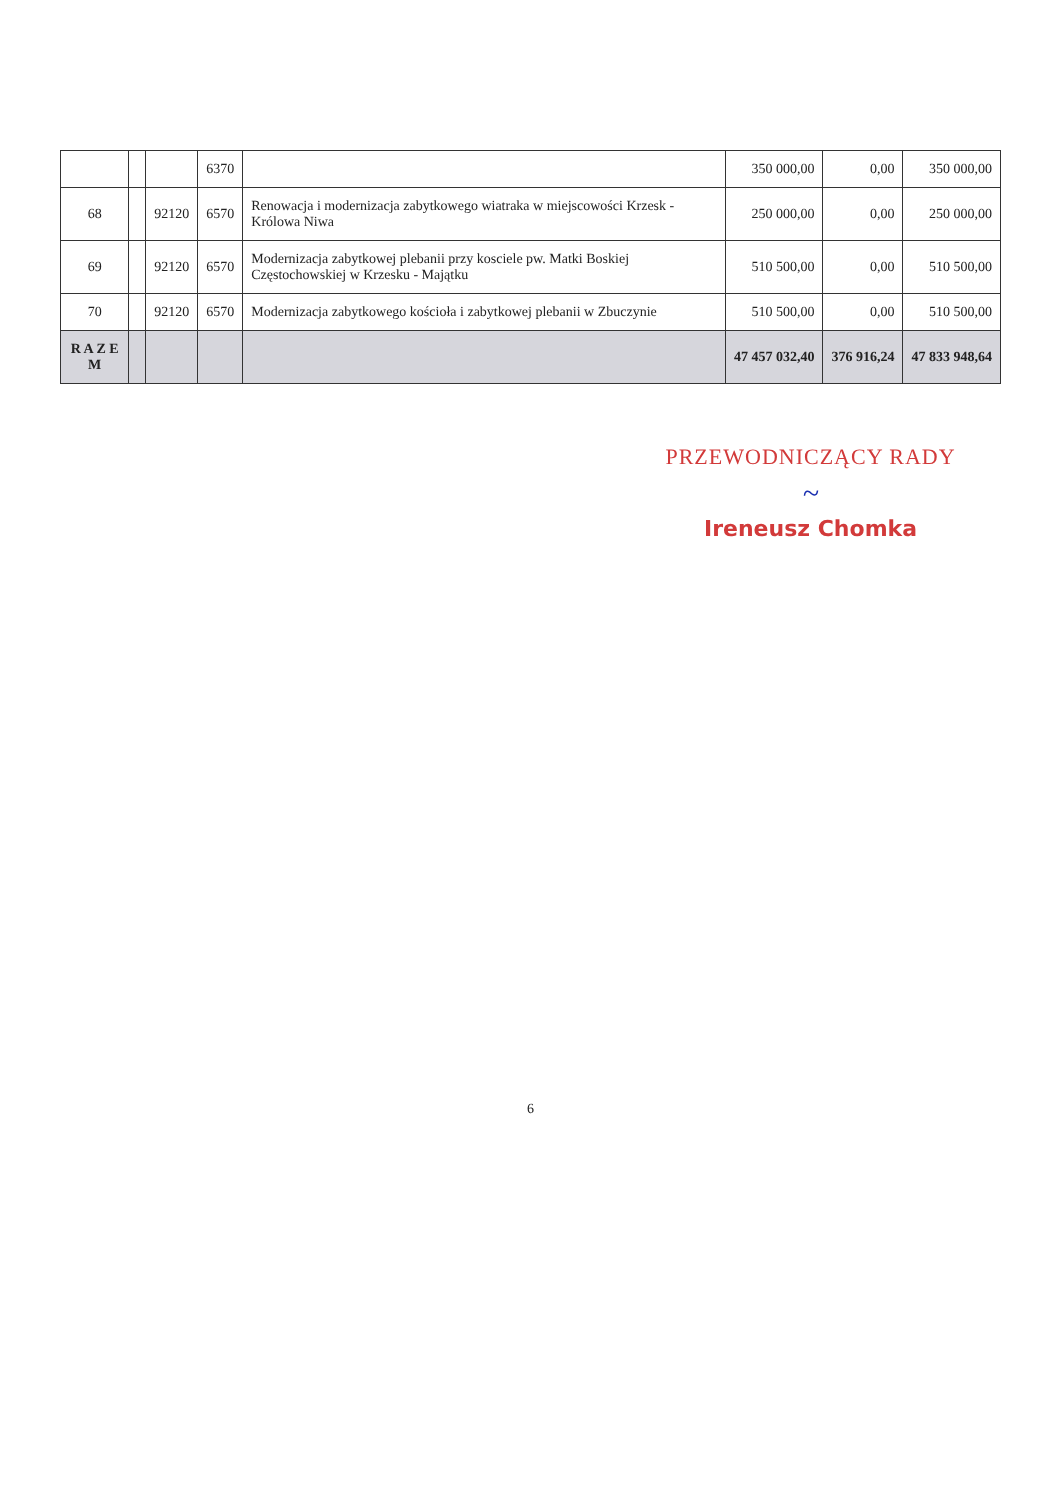| | | | 6370 | | 350 000,00 | 0,00 | 350 000,00 |
| 68 | | 92120 | 6570 | Renowacja i modernizacja zabytkowego wiatraka w miejscowości Krzesk - Królowa Niwa | 250 000,00 | 0,00 | 250 000,00 |
| 69 | | 92120 | 6570 | Modernizacja zabytkowej plebanii przy kosciele pw. Matki Boskiej Częstochowskiej w Krzesku - Majątku | 510 500,00 | 0,00 | 510 500,00 |
| 70 | | 92120 | 6570 | Modernizacja zabytkowego kościoła i zabytkowej plebanii w Zbuczynie | 510 500,00 | 0,00 | 510 500,00 |
| R A Z E M | | | | | 47 457 032,40 | 376 916,24 | 47 833 948,64 |
PRZEWODNICZĄCY RADY
~
Ireneusz Chomka
6